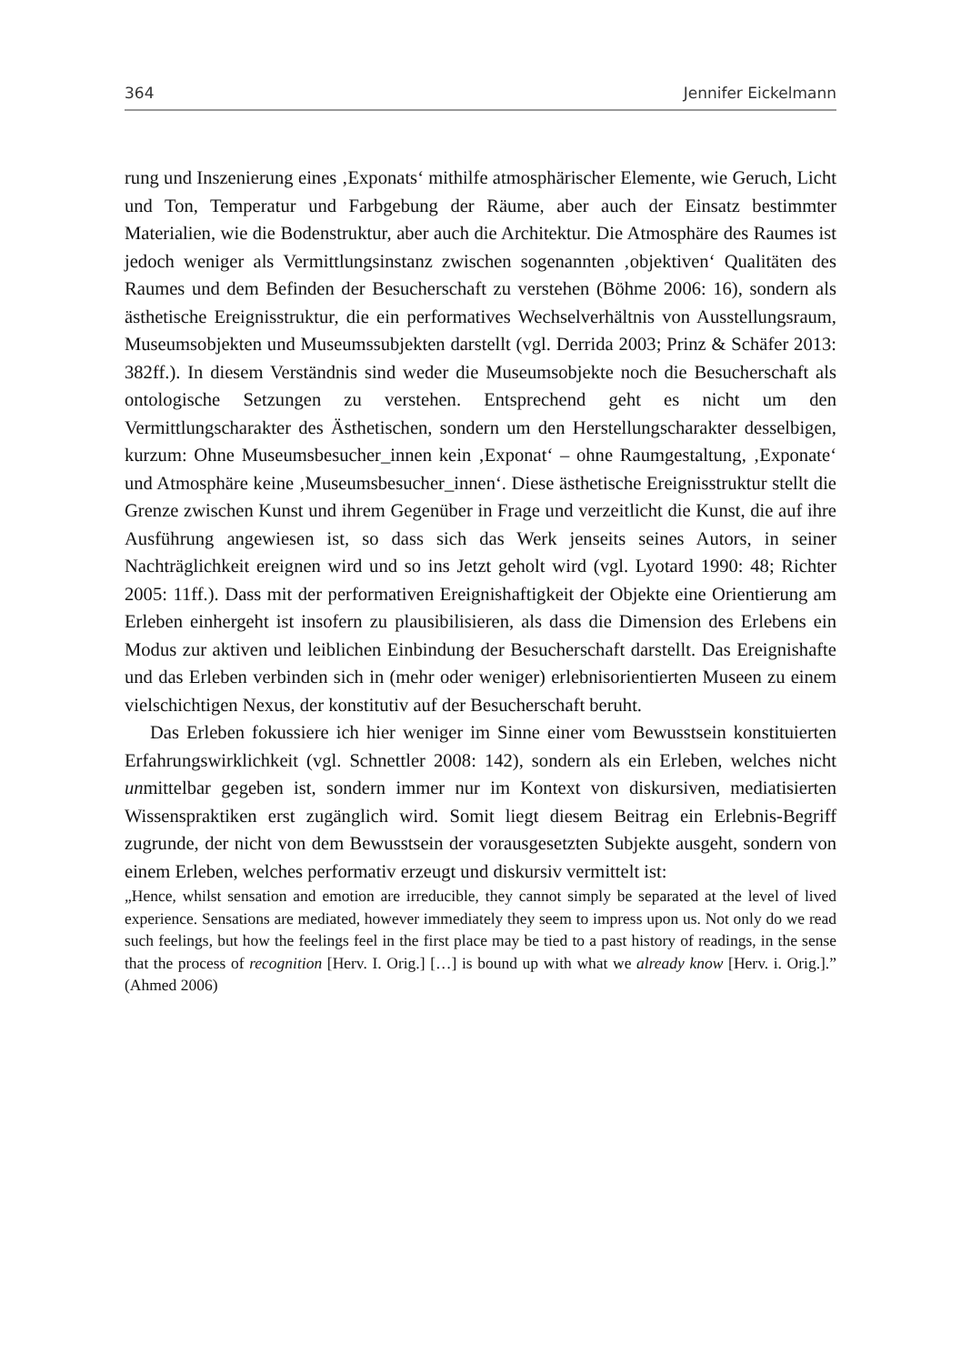364 Jennifer Eickelmann
rung und Inszenierung eines ‚Exponats‘ mithilfe atmosphärischer Elemente, wie Geruch, Licht und Ton, Temperatur und Farbgebung der Räume, aber auch der Einsatz bestimmter Materialien, wie die Bodenstruktur, aber auch die Architektur. Die Atmosphäre des Raumes ist jedoch weniger als Vermittlungsinstanz zwischen sogenannten ‚objektiven‘ Qualitäten des Raumes und dem Befinden der Besucherschaft zu verstehen (Böhme 2006: 16), sondern als ästhetische Ereignisstruktur, die ein performatives Wechselverhältnis von Ausstellungsraum, Museumsobjekten und Museumssubjekten darstellt (vgl. Derrida 2003; Prinz & Schäfer 2013: 382ff.). In diesem Verständnis sind weder die Museumsobjekte noch die Besucherschaft als ontologische Setzungen zu verstehen. Entsprechend geht es nicht um den Vermittlungscharakter des Ästhetischen, sondern um den Herstellungscharakter desselbigen, kurzum: Ohne Museumsbesucher_innen kein ‚Exponat‘ – ohne Raumgestaltung, ‚Exponate‘ und Atmosphäre keine ‚Museumsbesucher_innen‘. Diese ästhetische Ereignisstruktur stellt die Grenze zwischen Kunst und ihrem Gegenüber in Frage und verzeitlicht die Kunst, die auf ihre Ausführung angewiesen ist, so dass sich das Werk jenseits seines Autors, in seiner Nachträglichkeit ereignen wird und so ins Jetzt geholt wird (vgl. Lyotard 1990: 48; Richter 2005: 11ff.). Dass mit der performativen Ereignishaftigkeit der Objekte eine Orientierung am Erleben einhergeht ist insofern zu plausibilisieren, als dass die Dimension des Erlebens ein Modus zur aktiven und leiblichen Einbindung der Besucherschaft darstellt. Das Ereignishafte und das Erleben verbinden sich in (mehr oder weniger) erlebnisorientierten Museen zu einem vielschichtigen Nexus, der konstitutiv auf der Besucherschaft beruht.
Das Erleben fokussiere ich hier weniger im Sinne einer vom Bewusstsein konstituierten Erfahrungswirklichkeit (vgl. Schnettler 2008: 142), sondern als ein Erleben, welches nicht unmittelbar gegeben ist, sondern immer nur im Kontext von diskursiven, mediatisierten Wissenspraktiken erst zugänglich wird. Somit liegt diesem Beitrag ein Erlebnis-Begriff zugrunde, der nicht von dem Bewusstsein der vorausgesetzten Subjekte ausgeht, sondern von einem Erleben, welches performativ erzeugt und diskursiv vermittelt ist:
„Hence, whilst sensation and emotion are irreducible, they cannot simply be separated at the level of lived experience. Sensations are mediated, however immediately they seem to impress upon us. Not only do we read such feelings, but how the feelings feel in the first place may be tied to a past history of readings, in the sense that the process of recognition [Herv. I. Orig.] […] is bound up with what we already know [Herv. i. Orig.].” (Ahmed 2006)